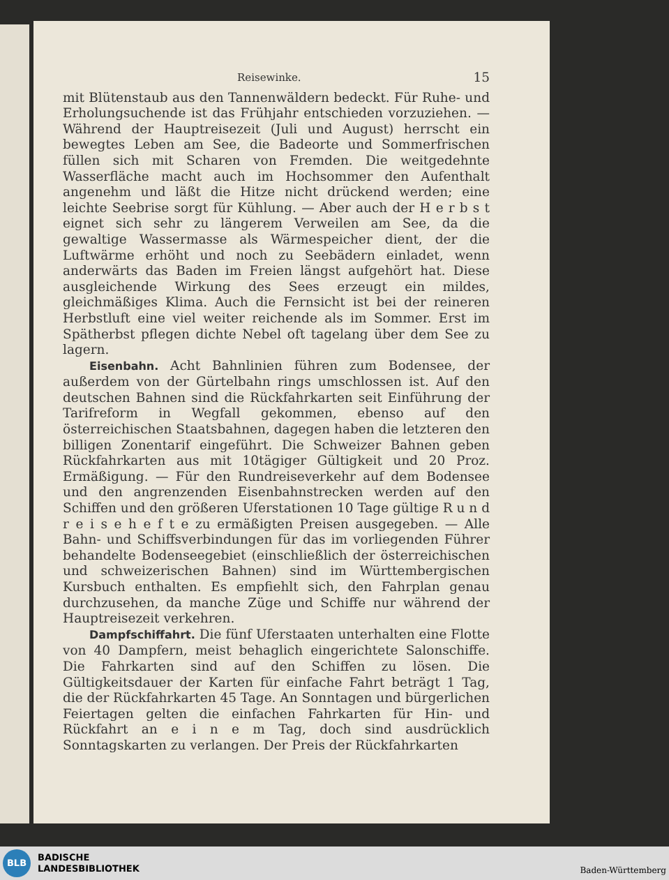Reisewinke. 15
mit Blütenstaub aus den Tannenwäldern bedeckt. Für Ruhe- und Erholungsuchende ist das Frühjahr entschieden vorzuziehen. — Während der Hauptreisezeit (Juli und August) herrscht ein bewegtes Leben am See, die Badeorte und Sommerfrischen füllen sich mit Scharen von Fremden. Die weitgedehnte Wasserfläche macht auch im Hochsommer den Aufenthalt angenehm und läßt die Hitze nicht drückend werden; eine leichte Seebrise sorgt für Kühlung. — Aber auch der H e r b s t eignet sich sehr zu längerem Verweilen am See, da die gewaltige Wassermasse als Wärmespeicher dient, der die Luftwärme erhöht und noch zu Seebädern einladet, wenn anderwärts das Baden im Freien längst aufgehört hat. Diese ausgleichende Wirkung des Sees erzeugt ein mildes, gleichmäßiges Klima. Auch die Fernsicht ist bei der reineren Herbstluft eine viel weiter reichende als im Sommer. Erst im Spätherbst pflegen dichte Nebel oft tagelang über dem See zu lagern.
Eisenbahn. Acht Bahnlinien führen zum Bodensee, der außerdem von der Gürtelbahn rings umschlossen ist. Auf den deutschen Bahnen sind die Rückfahrkarten seit Einführung der Tarifreform in Wegfall gekommen, ebenso auf den österreichischen Staatsbahnen, dagegen haben die letzteren den billigen Zonentarif eingeführt. Die Schweizer Bahnen geben Rückfahrkarten aus mit 10tägiger Gültigkeit und 20 Proz. Ermäßigung. — Für den Rundreiseverkehr auf dem Bodensee und den angrenzenden Eisenbahnstrecken werden auf den Schiffen und den größeren Uferstationen 10 Tage gültige R u n d r e i s e h e f t e zu ermäßigten Preisen ausgegeben. — Alle Bahn- und Schiffsverbindungen für das im vorliegenden Führer behandelte Bodenseegebiet (einschließlich der österreichischen und schweizerischen Bahnen) sind im Württembergischen Kursbuch enthalten. Es empfiehlt sich, den Fahrplan genau durchzusehen, da manche Züge und Schiffe nur während der Hauptreisezeit verkehren.
Dampfschiffahrt. Die fünf Uferstaaten unterhalten eine Flotte von 40 Dampfern, meist behaglich eingerichtete Salonschiffe. Die Fahrkarten sind auf den Schiffen zu lösen. Die Gültigkeitsdauer der Karten für einfache Fahrt beträgt 1 Tag, die der Rückfahrkarten 45 Tage. An Sonntagen und bürgerlichen Feiertagen gelten die einfachen Fahrkarten für Hin- und Rückfahrt an e i n e m Tag, doch sind ausdrücklich Sonntagskarten zu verlangen. Der Preis der Rückfahrkarten
BLB
BADISCHE
LANDESBIBLIOTHEK
Baden-Württemberg